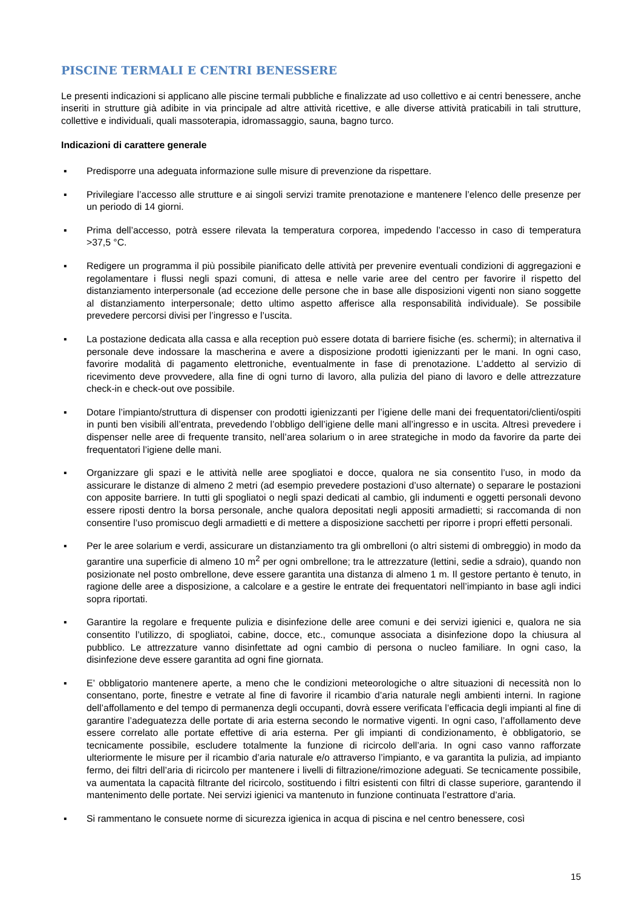PISCINE TERMALI E CENTRI BENESSERE
Le presenti indicazioni si applicano alle piscine termali pubbliche e finalizzate ad uso collettivo e ai centri benessere, anche inseriti in strutture già adibite in via principale ad altre attività ricettive, e alle diverse attività praticabili in tali strutture, collettive e individuali, quali massoterapia, idromassaggio, sauna, bagno turco.
Indicazioni di carattere generale
▪ Predisporre una adeguata informazione sulle misure di prevenzione da rispettare.
▪ Privilegiare l’accesso alle strutture e ai singoli servizi tramite prenotazione e mantenere l’elenco delle presenze per un periodo di 14 giorni.
▪ Prima dell’accesso, potrà essere rilevata la temperatura corporea, impedendo l’accesso in caso di temperatura >37,5 °C.
▪ Redigere un programma il più possibile pianificato delle attività per prevenire eventuali condizioni di aggregazioni e regolamentare i flussi negli spazi comuni, di attesa e nelle varie aree del centro per favorire il rispetto del distanziamento interpersonale (ad eccezione delle persone che in base alle disposizioni vigenti non siano soggette al distanziamento interpersonale; detto ultimo aspetto afferisce alla responsabilità individuale). Se possibile prevedere percorsi divisi per l’ingresso e l’uscita.
▪ La postazione dedicata alla cassa e alla reception può essere dotata di barriere fisiche (es. schermi); in alternativa il personale deve indossare la mascherina e avere a disposizione prodotti igienizzanti per le mani. In ogni caso, favorire modalità di pagamento elettroniche, eventualmente in fase di prenotazione. L’addetto al servizio di ricevimento deve provvedere, alla fine di ogni turno di lavoro, alla pulizia del piano di lavoro e delle attrezzature check-in e check-out ove possibile.
▪ Dotare l’impianto/struttura di dispenser con prodotti igienizzanti per l’igiene delle mani dei frequentatori/clienti/ospiti in punti ben visibili all’entrata, prevedendo l’obbligo dell’igiene delle mani all’ingresso e in uscita. Altresì prevedere i dispenser nelle aree di frequente transito, nell’area solarium o in aree strategiche in modo da favorire da parte dei frequentatori l’igiene delle mani.
▪ Organizzare gli spazi e le attività nelle aree spogliatoi e docce, qualora ne sia consentito l’uso, in modo da assicurare le distanze di almeno 2 metri (ad esempio prevedere postazioni d’uso alternate) o separare le postazioni con apposite barriere. In tutti gli spogliatoi o negli spazi dedicati al cambio, gli indumenti e oggetti personali devono essere riposti dentro la borsa personale, anche qualora depositati negli appositi armadietti; si raccomanda di non consentire l’uso promiscuo degli armadietti e di mettere a disposizione sacchetti per riporre i propri effetti personali.
▪ Per le aree solarium e verdi, assicurare un distanziamento tra gli ombrelloni (o altri sistemi di ombreggio) in modo da garantire una superficie di almeno 10 m<sup>2</sup> per ogni ombrellone; tra le attrezzature (lettini, sedie a sdraio), quando non posizionate nel posto ombrellone, deve essere garantita una distanza di almeno 1 m. Il gestore pertanto è tenuto, in ragione delle aree a disposizione, a calcolare e a gestire le entrate dei frequentatori nell’impianto in base agli indici sopra riportati.
▪ Garantire la regolare e frequente pulizia e disinfezione delle aree comuni e dei servizi igienici e, qualora ne sia consentito l’utilizzo, di spogliatoi, cabine, docce, etc., comunque associata a disinfezione dopo la chiusura al pubblico. Le attrezzature vanno disinfettate ad ogni cambio di persona o nucleo familiare. In ogni caso, la disinfezione deve essere garantita ad ogni fine giornata.
▪ E’ obbligatorio mantenere aperte, a meno che le condizioni meteorologiche o altre situazioni di necessità non lo consentano, porte, finestre e vetrate al fine di favorire il ricambio d’aria naturale negli ambienti interni. In ragione dell’affollamento e del tempo di permanenza degli occupanti, dovrà essere verificata l’efficacia degli impianti al fine di garantire l’adeguatezza delle portate di aria esterna secondo le normative vigenti. In ogni caso, l’affollamento deve essere correlato alle portate effettive di aria esterna. Per gli impianti di condizionamento, è obbligatorio, se tecnicamente possibile, escludere totalmente la funzione di ricircolo dell’aria. In ogni caso vanno rafforzate ulteriormente le misure per il ricambio d’aria naturale e/o attraverso l’impianto, e va garantita la pulizia, ad impianto fermo, dei filtri dell’aria di ricircolo per mantenere i livelli di filtrazione/rimozione adeguati. Se tecnicamente possibile, va aumentata la capacità filtrante del ricircolo, sostituendo i filtri esistenti con filtri di classe superiore, garantendo il mantenimento delle portate. Nei servizi igienici va mantenuto in funzione continuata l’estrattore d’aria.
▪ Si rammentano le consuete norme di sicurezza igienica in acqua di piscina e nel centro benessere, così
15